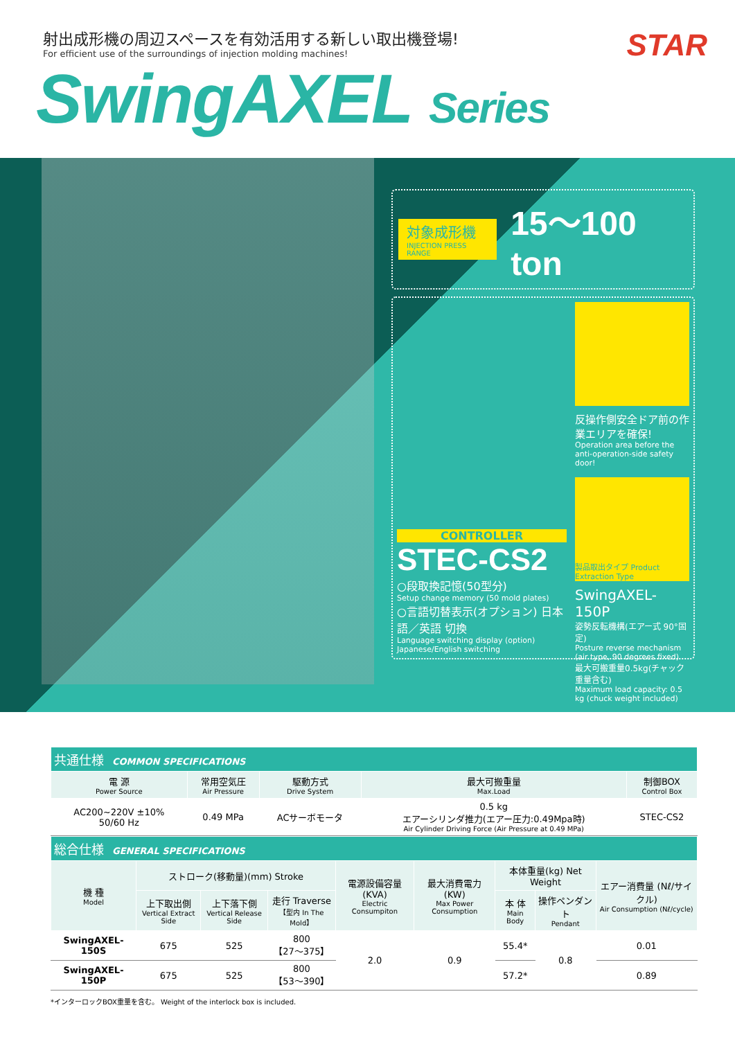射出成形機の周辺スペースを有効活用する新しい取出機登場!
For efficient use of the surroundings of injection molding machines!
SwingAXEL Series
STAR
対象成形機
INJECTION PRESS RANGE
15～100 ton
CONTROLLER
STEC-CS2
○段取換記憶(50型分)
Setup change memory (50 mold plates)
○言語切替表示(オプション) 日本語／英語 切換
Language switching display (option) Japanese/English switching
反操作側安全ドア前の作業エリアを確保!
Operation area before the anti-operation-side safety door!
製品取出タイプ Product Extraction Type
SwingAXEL-150P
姿勢反転機構(エアー式 90°固定)
Posture reverse mechanism (air type, 90 degrees fixed)
最大可搬重量0.5kg(チャック重量含む)
Maximum load capacity: 0.5 kg (chuck weight included)
| 共通仕様 COMMON SPECIFICATIONS | | | | |
| 電 源 Power Source | 常用空気圧 Air Pressure | 駆動方式 Drive System | 最大可搬重量 Max.Load | 制御BOX Control Box |
| AC200~220V ±10% 50/60 Hz | 0.49 MPa | ACサーボモータ | 0.5 kg エアーシリンダ推力(エアー圧力:0.49Mpa時) Air Cylinder Driving Force (Air Pressure at 0.49 MPa) | STEC-CS2 |
| 総合仕様 GENERAL SPECIFICATIONS | | | | | | | | |
| 機 種 Model | ストローク(移動量)(mm) Stroke | | | 電源設備容量 (KVA) Electric Consumpiton | 最大消費電力 (KW) Max Power Consumption | 本体重量(kg) Net Weight | | エアー消費量 (Nℓ/サイクル) Air Consumption (Nℓ/cycle) |
| | 上下取出側 Vertical Extract Side | 上下落下側 Vertical Release Side | 走行 Traverse 【型内 In The Mold】 | | | 本 体 Main Body | 操作ペンダント Pendant | |
| SwingAXEL-150S | 675 | 525 | 800 【27～375】 | 2.0 | 0.9 | 55.4* | 0.8 | 0.01 |
| SwingAXEL-150P | 675 | 525 | 800 【53～390】 | | | 57.2* | | 0.89 |
*インターロックBOX重量を含む。 Weight of the interlock box is included.